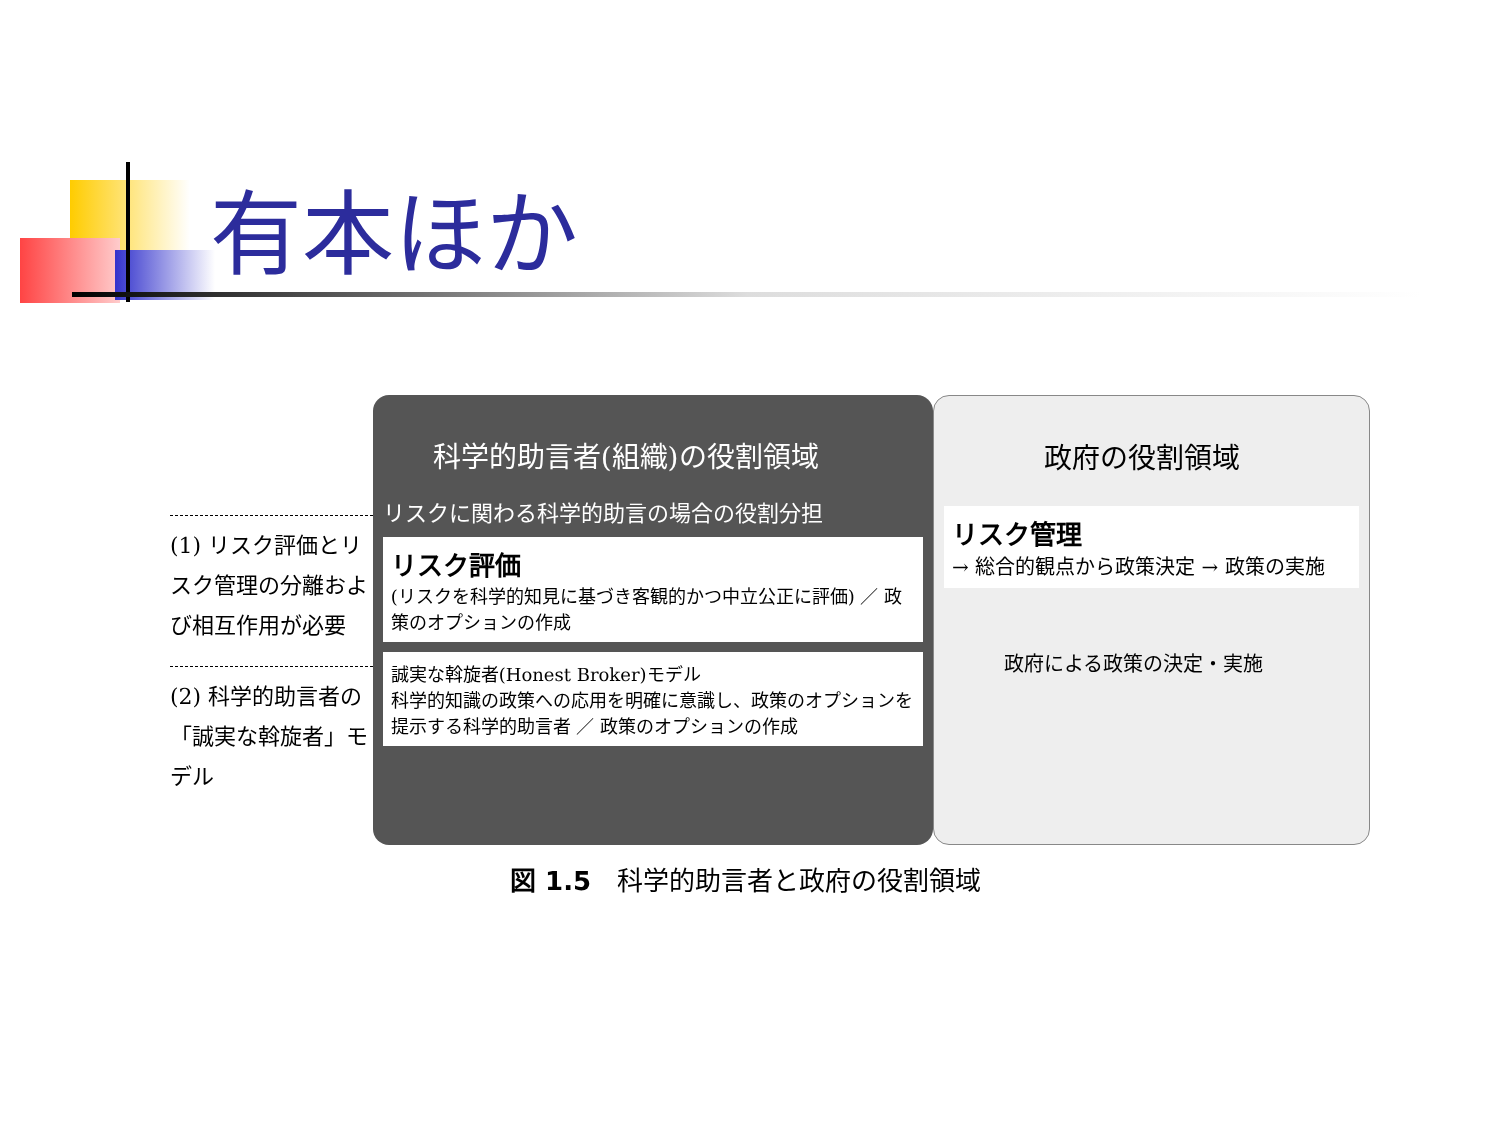有本ほか
(1) リスク評価とリスク管理の分離および相互作用が必要
(2) 科学的助言者の「誠実な斡旋者」モデル
科学的助言者(組織)の役割領域
リスクに関わる科学的助言の場合の役割分担
リスク評価
(リスクを科学的知見に基づき客観的かつ中立公正に評価) ／ 政策のオプションの作成
誠実な斡旋者(Honest Broker)モデル
科学的知識の政策への応用を明確に意識し、政策のオプションを提示する科学的助言者 ／ 政策のオプションの作成
政府の役割領域
リスク管理
→ 総合的観点から政策決定 → 政策の実施
政府による政策の決定・実施
図 1.5　科学的助言者と政府の役割領域